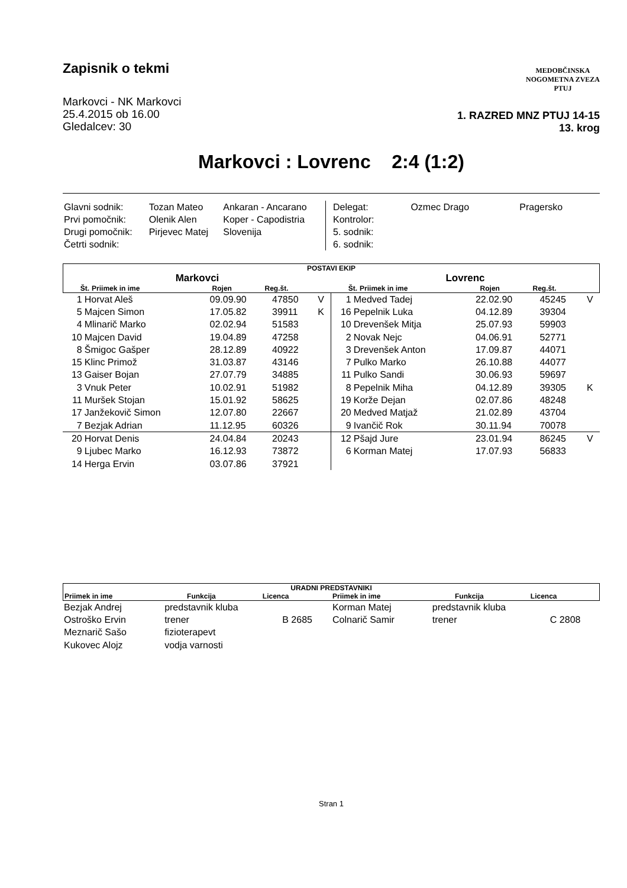Zapisnik o tekmi
MEDOBČINSKA
NOGOMETNA ZVEZA
PTUJ
Markovci - NK Markovci
25.4.2015 ob 16.00
Gledalcev: 30
1. RAZRED MNZ PTUJ 14-15
13. krog
Markovci : Lovrenc 2:4 (1:2)
| Glavni sodnik: | Tozan Mateo | Ankaran - Ancarano |
| Prvi pomočnik: | Olenik Alen | Koper - Capodistria |
| Drugi pomočnik: | Pirjevec Matej | Slovenija |
| Četrti sodnik: | | |
| Delegat: | Ozmec Drago | Pragersko |
| Kontrolor: | | |
| 5. sodnik: | | |
| 6. sodnik: | | |
POSTAVI EKIP
Markovci Lovrenc
| Št. | Priimek in ime | Rojen | Reg.št. | |
| --- | --- | --- | --- | --- |
| Št. | Priimek in ime | Rojen | Reg.št. | |
| --- | --- | --- | --- | --- |
| 1 | Horvat Aleš | 09.09.90 | 47850 | V |
| 5 | Majcen Simon | 17.05.82 | 39911 | K |
| 4 | Mlinarič Marko | 02.02.94 | 51583 | |
| 10 | Majcen David | 19.04.89 | 47258 | |
| 8 | Šmigoc Gašper | 28.12.89 | 40922 | |
| 15 | Klinc Primož | 31.03.87 | 43146 | |
| 13 | Gaiser Bojan | 27.07.79 | 34885 | |
| 3 | Vnuk Peter | 10.02.91 | 51982 | |
| 11 | Muršek Stojan | 15.01.92 | 58625 | |
| 17 | Janžekovič Simon | 12.07.80 | 22667 | |
| 7 | Bezjak Adrian | 11.12.95 | 60326 | |
| 20 | Horvat Denis | 24.04.84 | 20243 | |
| 9 | Ljubec Marko | 16.12.93 | 73872 | |
| 14 | Herga Ervin | 03.07.86 | 37921 | |
| 1 | Medved Tadej | 22.02.90 | 45245 | V |
| 16 | Pepelnik Luka | 04.12.89 | 39304 | |
| 10 | Drevenšek Mitja | 25.07.93 | 59903 | |
| 2 | Novak Nejc | 04.06.91 | 52771 | |
| 3 | Drevenšek Anton | 17.09.87 | 44071 | |
| 7 | Pulko Marko | 26.10.88 | 44077 | |
| 11 | Pulko Sandi | 30.06.93 | 59697 | |
| 8 | Pepelnik Miha | 04.12.89 | 39305 | K |
| 19 | Korže Dejan | 02.07.86 | 48248 | |
| 20 | Medved Matjaž | 21.02.89 | 43704 | |
| 9 | Ivančič Rok | 30.11.94 | 70078 | |
| 12 | Pšajd Jure | 23.01.94 | 86245 | V |
| 6 | Korman Matej | 17.07.93 | 56833 | |
URADNI PREDSTAVNIKI
| Priimek in ime | Funkcija | Licenca | Priimek in ime | Funkcija | Licenca |
| --- | --- | --- | --- | --- | --- |
| Bezjak Andrej | predstavnik kluba | | Korman Matej | predstavnik kluba | |
| Ostroško Ervin | trener | B 2685 | Colnarič Samir | trener | C 2808 |
| Meznarič Sašo | fizioterapevt | | | | |
| Kukovec Alojz | vodja varnosti | | | | |
Stran 1